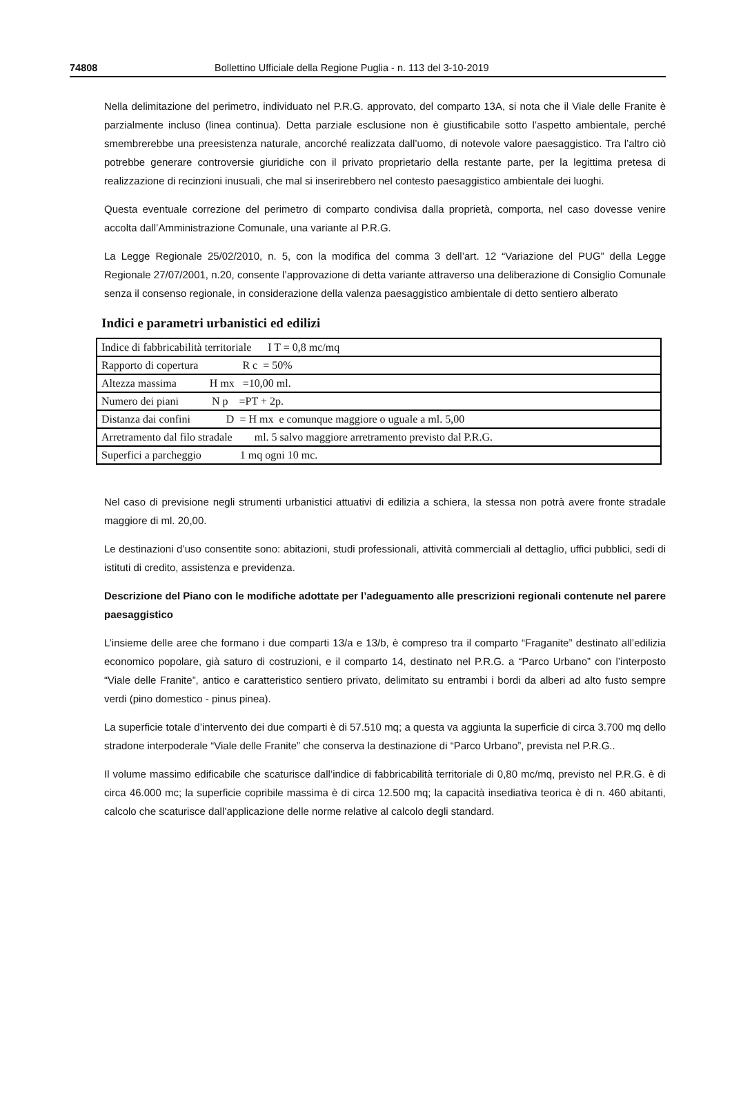74808 Bollettino Ufficiale della Regione Puglia - n. 113 del 3-10-2019
Nella delimitazione del perimetro, individuato nel P.R.G. approvato, del comparto 13A, si nota che il Viale delle Franite è parzialmente incluso (linea continua). Detta parziale esclusione non è giustificabile sotto l’aspetto ambientale, perché smembrerebbe una preesistenza naturale, ancorché realizzata dall’uomo, di notevole valore paesaggistico. Tra l’altro ciò potrebbe generare controversie giuridiche con il privato proprietario della restante parte, per la legittima pretesa di realizzazione di recinzioni inusuali, che mal si inserirebbero nel contesto paesaggistico ambientale dei luoghi.
Questa eventuale correzione del perimetro di comparto condivisa dalla proprietà, comporta, nel caso dovesse venire accolta dall’Amministrazione Comunale, una variante al P.R.G.
La Legge Regionale 25/02/2010, n. 5, con la modifica del comma 3 dell’art. 12 “Variazione del PUG” della Legge Regionale 27/07/2001, n.20, consente l’approvazione di detta variante attraverso una deliberazione di Consiglio Comunale senza il consenso regionale, in considerazione della valenza paesaggistico ambientale di detto sentiero alberato
Indici e parametri urbanistici ed edilizi
| Indice di fabbricabilità territoriale I T = 0,8 mc/mq |
| Rapporto di copertura R c = 50% |
| Altezza massima H mx =10,00 ml. |
| Numero dei piani N p =PT + 2p. |
| Distanza dai confini D = H mx e comunque maggiore o uguale a ml. 5,00 |
| Arretramento dal filo stradale ml. 5 salvo maggiore arretramento previsto dal P.R.G. |
| Superfici a parcheggio 1 mq ogni 10 mc. |
Nel caso di previsione negli strumenti urbanistici attuativi di edilizia a schiera, la stessa non potrà avere fronte stradale maggiore di ml. 20,00.
Le destinazioni d’uso consentite sono: abitazioni, studi professionali, attività commerciali al dettaglio, uffici pubblici, sedi di istituti di credito, assistenza e previdenza.
Descrizione del Piano con le modifiche adottate per l’adeguamento alle prescrizioni regionali contenute nel parere paesaggistico
L’insieme delle aree che formano i due comparti 13/a e 13/b, è compreso tra il comparto “Fraganite” destinato all’edilizia economico popolare, già saturo di costruzioni, e il comparto 14, destinato nel P.R.G. a “Parco Urbano” con l’interposto “Viale delle Franite”, antico e caratteristico sentiero privato, delimitato su entrambi i bordi da alberi ad alto fusto sempre verdi (pino domestico - pinus pinea).
La superficie totale d’intervento dei due comparti è di 57.510 mq; a questa va aggiunta la superficie di circa 3.700 mq dello stradone interpoderale “Viale delle Franite” che conserva la destinazione di “Parco Urbano”, prevista nel P.R.G..
Il volume massimo edificabile che scaturisce dall’indice di fabbricabilità territoriale di 0,80 mc/mq, previsto nel P.R.G. è di circa 46.000 mc; la superficie copribile massima è di circa 12.500 mq; la capacità insediativa teorica è di n. 460 abitanti, calcolo che scaturisce dall’applicazione delle norme relative al calcolo degli standard.